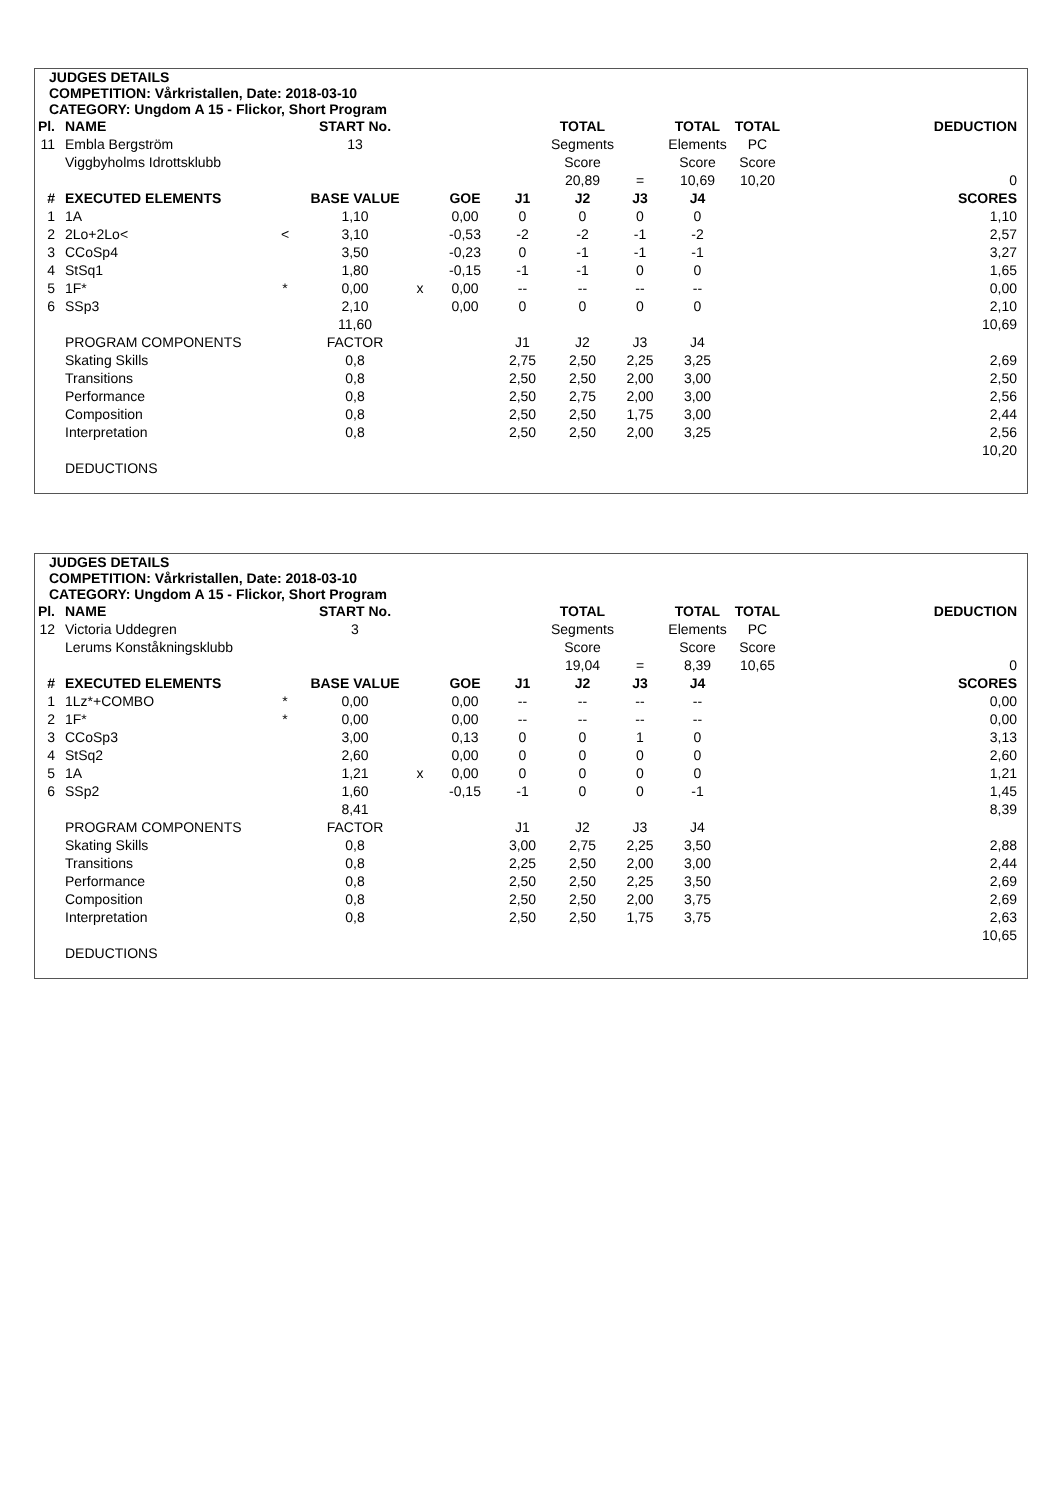JUDGES DETAILS
COMPETITION: Vårkristallen, Date: 2018-03-10
CATEGORY: Ungdom A 15 - Flickor, Short Program
| Pl. | NAME | | START No. | | | | TOTAL | | TOTAL | TOTAL | | DEDUCTION |
| --- | --- | --- | --- | --- | --- | --- | --- | --- | --- | --- | --- | --- |
| 11 | Embla Bergström | | 13 | | | | Segments | | Elements | PC | | |
| | Viggbyholms Idrottsklubb | | | | | | Score | | Score | Score | | |
| | | | | | | | 20,89 | = | 10,69 | 10,20 | | 0 |
| # | EXECUTED ELEMENTS | | BASE VALUE | | GOE | J1 | J2 | J3 | J4 | | | SCORES |
| 1 | 1A | | 1,10 | | 0,00 | 0 | 0 | 0 | 0 | | | 1,10 |
| 2 | 2Lo+2Lo< | < | 3,10 | | -0,53 | -2 | -2 | -1 | -2 | | | 2,57 |
| 3 | CCoSp4 | | 3,50 | | -0,23 | 0 | -1 | -1 | -1 | | | 3,27 |
| 4 | StSq1 | | 1,80 | | -0,15 | -1 | -1 | 0 | 0 | | | 1,65 |
| 5 | 1F* | * | 0,00 | x | 0,00 | -- | -- | -- | -- | | | 0,00 |
| 6 | SSp3 | | 2,10 | | 0,00 | 0 | 0 | 0 | 0 | | | 2,10 |
| | | | 11,60 | | | | | | | | | 10,69 |
| | PROGRAM COMPONENTS | | FACTOR | | | J1 | J2 | J3 | J4 | | | |
| | Skating Skills | | 0,8 | | | 2,75 | 2,50 | 2,25 | 3,25 | | | 2,69 |
| | Transitions | | 0,8 | | | 2,50 | 2,50 | 2,00 | 3,00 | | | 2,50 |
| | Performance | | 0,8 | | | 2,50 | 2,75 | 2,00 | 3,00 | | | 2,56 |
| | Composition | | 0,8 | | | 2,50 | 2,50 | 1,75 | 3,00 | | | 2,44 |
| | Interpretation | | 0,8 | | | 2,50 | 2,50 | 2,00 | 3,25 | | | 2,56 |
| | | | | | | | | | | | | 10,20 |
| | DEDUCTIONS | | | | | | | | | | | |
JUDGES DETAILS
COMPETITION: Vårkristallen, Date: 2018-03-10
CATEGORY: Ungdom A 15 - Flickor, Short Program
| Pl. | NAME | | START No. | | | | TOTAL | | TOTAL | TOTAL | | DEDUCTION |
| --- | --- | --- | --- | --- | --- | --- | --- | --- | --- | --- | --- | --- |
| 12 | Victoria Uddegren | | 3 | | | | Segments | | Elements | PC | | |
| | Lerums Konståkningsklubb | | | | | | Score | | Score | Score | | |
| | | | | | | | 19,04 | = | 8,39 | 10,65 | | 0 |
| # | EXECUTED ELEMENTS | | BASE VALUE | | GOE | J1 | J2 | J3 | J4 | | | SCORES |
| 1 | 1Lz*+COMBO | * | 0,00 | | 0,00 | -- | -- | -- | -- | | | 0,00 |
| 2 | 1F* | * | 0,00 | | 0,00 | -- | -- | -- | -- | | | 0,00 |
| 3 | CCoSp3 | | 3,00 | | 0,13 | 0 | 0 | 1 | 0 | | | 3,13 |
| 4 | StSq2 | | 2,60 | | 0,00 | 0 | 0 | 0 | 0 | | | 2,60 |
| 5 | 1A | | 1,21 | x | 0,00 | 0 | 0 | 0 | 0 | | | 1,21 |
| 6 | SSp2 | | 1,60 | | -0,15 | -1 | 0 | 0 | -1 | | | 1,45 |
| | | | 8,41 | | | | | | | | | 8,39 |
| | PROGRAM COMPONENTS | | FACTOR | | | J1 | J2 | J3 | J4 | | | |
| | Skating Skills | | 0,8 | | | 3,00 | 2,75 | 2,25 | 3,50 | | | 2,88 |
| | Transitions | | 0,8 | | | 2,25 | 2,50 | 2,00 | 3,00 | | | 2,44 |
| | Performance | | 0,8 | | | 2,50 | 2,50 | 2,25 | 3,50 | | | 2,69 |
| | Composition | | 0,8 | | | 2,50 | 2,50 | 2,00 | 3,75 | | | 2,69 |
| | Interpretation | | 0,8 | | | 2,50 | 2,50 | 1,75 | 3,75 | | | 2,63 |
| | | | | | | | | | | | | 10,65 |
| | DEDUCTIONS | | | | | | | | | | | |